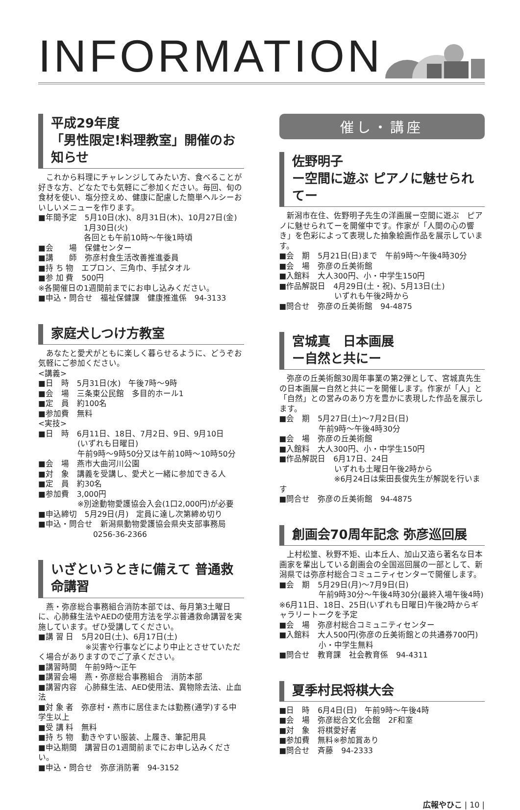INFORMATION
平成29年度
「男性限定!料理教室」開催のお知らせ
これから料理にチャレンジしてみたい方、食べることが好きな方、どなたでも気軽にご参加ください。毎回、旬の食材を使い、塩分控えめ、健康に配慮した簡単ヘルシーおいしいメニューを作ります。
■年間予定　5月10日(水)、8月31日(木)、10月27日(金)
1月30日(火)
各回とも午前10時～午後1時頃
■会　　場　保健センター
■講　　師　弥彦村食生活改善推進委員
■持 ち 物　エプロン、三角巾、手拭タオル
■参 加 費　500円
※各開催日の1週間前までにお申し込みください。
■申込・問合せ　福祉保健課　健康推進係　94-3133
家庭犬しつけ方教室
あなたと愛犬がともに楽しく暮らせるように、どうぞお気軽にご参加ください。
<講義>
■日　時　5月31日(水)　午後7時～9時
■会　場　三条東公民館　多目的ホール1
■定　員　約100名
■参加費　無料
<実技>
■日　時　6月11日、18日、7月2日、9日、9月10日
　　　　　(いずれも日曜日)
　　　　　午前9時～9時50分又は午前10時～10時50分
■会　場　燕市大曲河川公園
■対　象　講義を受講し、愛犬と一緒に参加できる人
■定　員　約30名
■参加費　3,000円
　　　　　※別途動物愛護協会入会(1口2,000円)が必要
■申込締切　5月29日(月)　定員に達し次第締め切り
■申込・問合せ　新潟県動物愛護協会県央支部事務局
　　　　　　　0256-36-2366
いざというときに備えて 普通救命講習
燕・弥彦総合事務組合消防本部では、毎月第3土曜日に、心肺蘇生法やAEDの使用方法を学ぶ普通救命講習を実施しています。ぜひ受講してください。
■講 習 日　5月20日(土)、6月17日(土)
　　　　　　※災害や行事などにより中止とさせていただく場合がありますのでご了承ください。
■講習時間　午前9時～正午
■講習会場　燕・弥彦総合事務組合　消防本部
■講習内容　心肺蘇生法、AED使用法、異物除去法、止血法
■対 象 者　弥彦村・燕市に居住または勤務(通学)する中学生以上
■受 講 料　無料
■持 ち 物　動きやすい服装、上履き、筆記用具
■申込期間　講習日の1週間前までにお申し込みください。
■申込・問合せ　弥彦消防署　94-3152
催し・講座
佐野明子
ー空間に遊ぶ ピアノに魅せられてー
新潟市在住、佐野明子先生の洋画展ー空間に遊ぶ　ピアノに魅せられてーを開催中です。作家が「人間の心の響き」を色彩によって表現した抽象絵画作品を展示しています。
■会　期　5月21日(日)まで　午前9時～午後4時30分
■会　場　弥彦の丘美術館
■入館料　大人300円、小・中学生150円
■作品解説日　4月29日(土・祝)、5月13日(土)
　　　　　　　いずれも午後2時から
■問合せ　弥彦の丘美術館　94-4875
宮城真　日本画展
ー自然と共にー
弥彦の丘美術館30周年事業の第2弾として、宮城真先生の日本画展ー自然と共にーを開催します。作家が「人」と「自然」との営みのあり方を豊かに表現した作品を展示します。
■会　期　5月27日(土)～7月2日(日)
　　　　　午前9時～午後4時30分
■会　場　弥彦の丘美術館
■入館料　大人300円、小・中学生150円
■作品解説日　6月17日、24日
　　　　　　　いずれも土曜日午後2時から
　　　　　　　※6月24日は柴田長俊先生が解説を行います
■問合せ　弥彦の丘美術館　94-4875
創画会70周年記念 弥彦巡回展
上村松篁、秋野不矩、山本丘人、加山又造ら著名な日本画家を輩出している創画会の全国巡回展の一部として、新潟県では弥彦村総合コミュニティセンターで開催します。
■会　期　5月29日(月)～7月9日(日)
　　　　　午前9時30分～午後4時30分(最終入場午後4時)
※6月11日、18日、25日(いずれも日曜日)午後2時からギャラリートークを予定
■会　場　弥彦村総合コミュニティセンター
■入館料　大人500円(弥彦の丘美術館との共通券700円)
　　　　　小・中学生無料
■問合せ　教育課　社会教育係　94-4311
夏季村民将棋大会
■日　時　6月4日(日)　午前9時～午後4時
■会　場　弥彦総合文化会館　2F和室
■対　象　将棋愛好者
■参加費　無料※参加賞あり
■問合せ　斉藤　94-2333
広報やひこ | 10 |